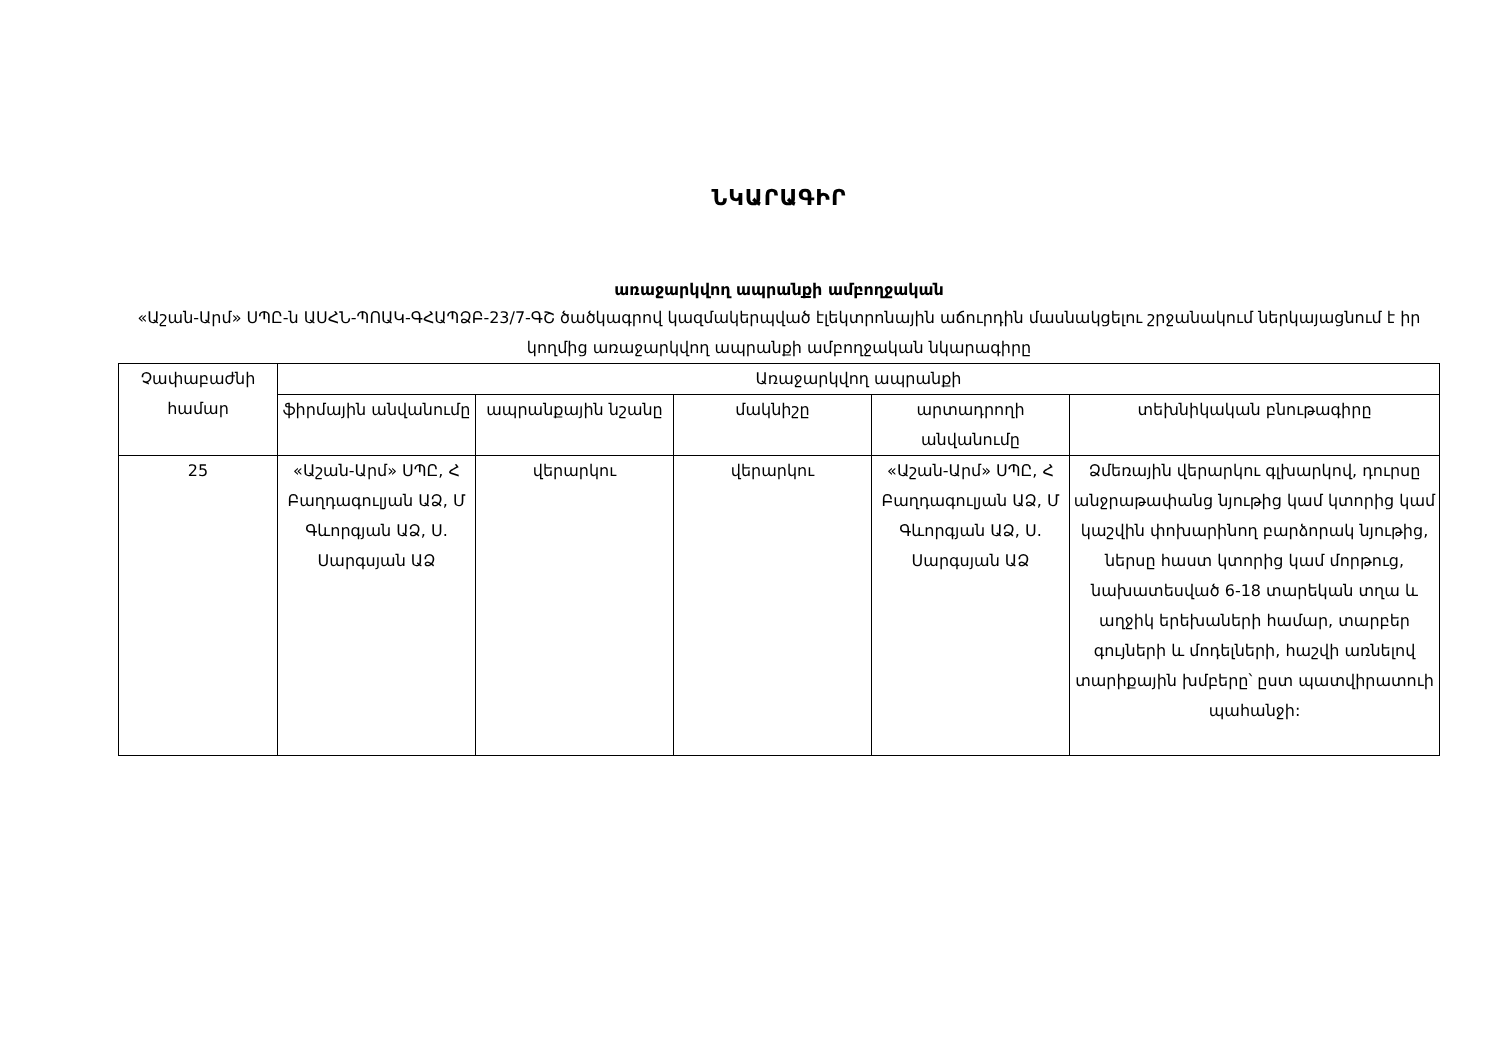ՆԿԱՐԱԳԻՐ
առաջարկվող ապրանքի ամբողջական
«Աշան-Արմ» ՍՊԸ-ն ԱՍՀՆ-ՊՈԱԿ-ԳՀԱՊՁԲ-23/7-ԳՇ ծածկագրով կազմակերպված էլեկտրոնային աճուրդին մասնակցելու շրջանակում ներկայացնում է իր կողմից առաջարկվող ապրանքի ամբողջական նկարագիրը
| Չափաբաժնի համար | Առաջարկվող ապրանքի | | | | |
| --- | --- | --- | --- | --- | --- |
| | ֆիրմային անվանումը | ապրանքային նշանը | մակնիշը | արտադրողի անվանումը | տեխնիկական բնութագիրը |
| 25 | «Աշան-Արմ» ՍՊԸ, Հ Բաղդագուլյան ԱՁ, Մ Գևորգյան ԱՁ, Ս. Սարգսյան ԱՁ | վերարկու | վերարկու | «Աշան-Արմ» ՍՊԸ, Հ Բաղդագուլյան ԱՁ, Մ Գևորգյան ԱՁ, Ս. Սարգսյան ԱՁ | Ձմեռային վերարկու գլխարկով, դուրսը անջրաթափանց նյութից կամ կտորից կամ կաշվին փոխարինող բարձորակ նյութից, ներսը հաստ կտորից կամ մորթուց, նախատեսված 6-18 տարեկան տղա և աղջիկ երեխաների համար, տարբեր գույների և մոդելների, հաշվի առնելով տարիքային խմբերը՝ ըստ պատվիրատուի պահանջի: |